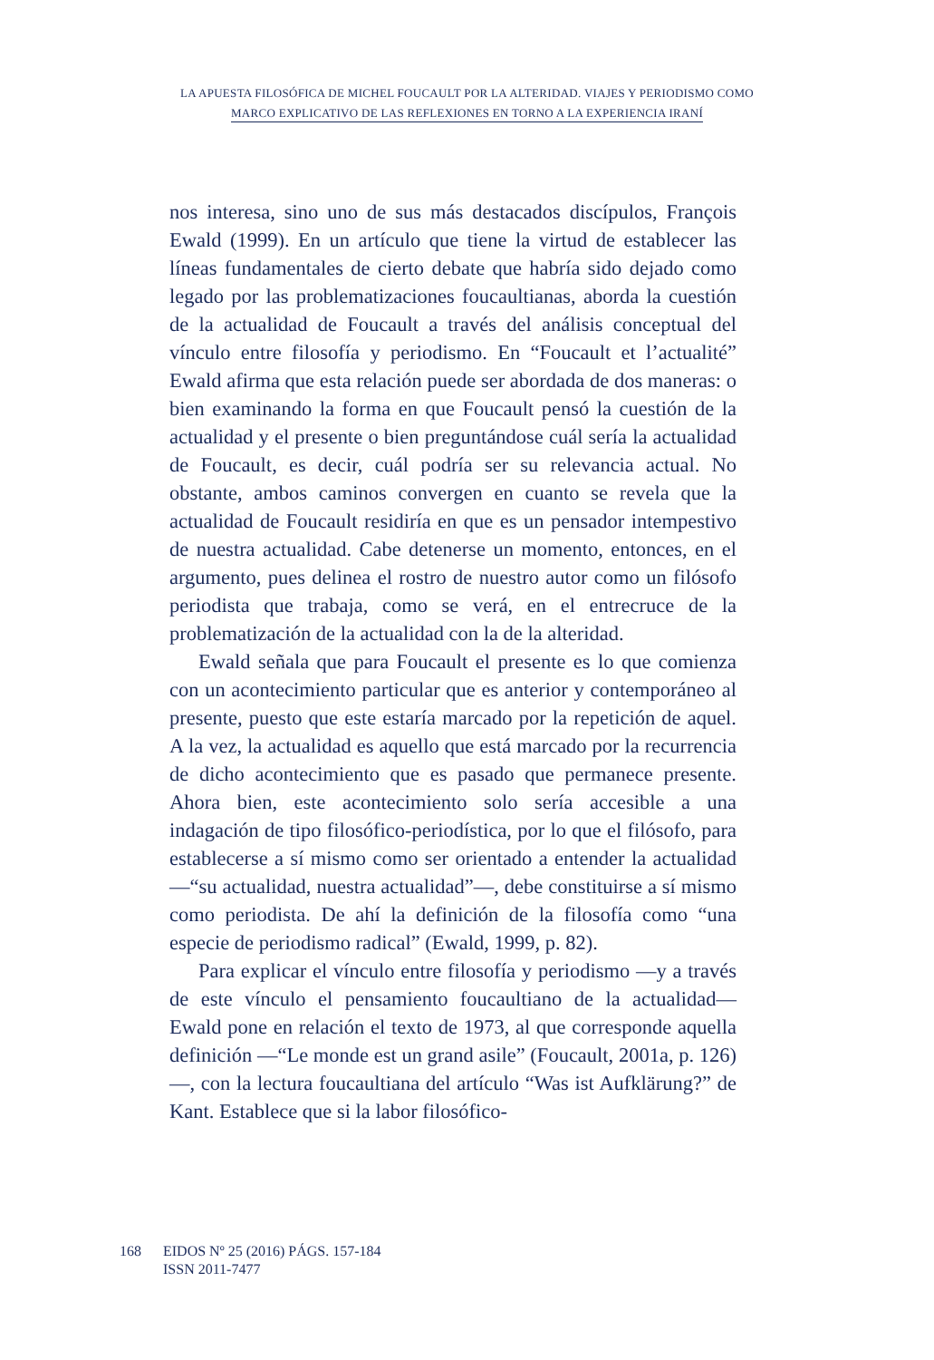LA APUESTA FILOSÓFICA DE MICHEL FOUCAULT POR LA ALTERIDAD. VIAJES Y PERIODISMO COMO
MARCO EXPLICATIVO DE LAS REFLEXIONES EN TORNO A LA EXPERIENCIA IRANÍ
nos interesa, sino uno de sus más destacados discípulos, François Ewald (1999). En un artículo que tiene la virtud de establecer las líneas fundamentales de cierto debate que habría sido dejado como legado por las problematizaciones foucaultianas, aborda la cuestión de la actualidad de Foucault a través del análisis conceptual del vínculo entre filosofía y periodismo. En “Foucault et l’actualité” Ewald afirma que esta relación puede ser abordada de dos maneras: o bien examinando la forma en que Foucault pensó la cuestión de la actualidad y el presente o bien preguntándose cuál sería la actualidad de Foucault, es decir, cuál podría ser su relevancia actual. No obstante, ambos caminos convergen en cuanto se revela que la actualidad de Foucault residiría en que es un pensador intempestivo de nuestra actualidad. Cabe detenerse un momento, entonces, en el argumento, pues delinea el rostro de nuestro autor como un filósofo periodista que trabaja, como se verá, en el entrecruce de la problematización de la actualidad con la de la alteridad.
Ewald señala que para Foucault el presente es lo que comienza con un acontecimiento particular que es anterior y contemporáneo al presente, puesto que este estaría marcado por la repetición de aquel. A la vez, la actualidad es aquello que está marcado por la recurrencia de dicho acontecimiento que es pasado que permanece presente. Ahora bien, este acontecimiento solo sería accesible a una indagación de tipo filosófico-periodística, por lo que el filósofo, para establecerse a sí mismo como ser orientado a entender la actualidad —“su actualidad, nuestra actualidad”—, debe constituirse a sí mismo como periodista. De ahí la definición de la filosofía como “una especie de periodismo radical” (Ewald, 1999, p. 82).
Para explicar el vínculo entre filosofía y periodismo —y a través de este vínculo el pensamiento foucaultiano de la actualidad— Ewald pone en relación el texto de 1973, al que corresponde aquella definición —“Le monde est un grand asile” (Foucault, 2001a, p. 126)—, con la lectura foucaultiana del artículo “Was ist Aufklärung?” de Kant. Establece que si la labor filosófico-
168 EIDOS Nº 25 (2016) PÁGS. 157-184
ISSN 2011-7477